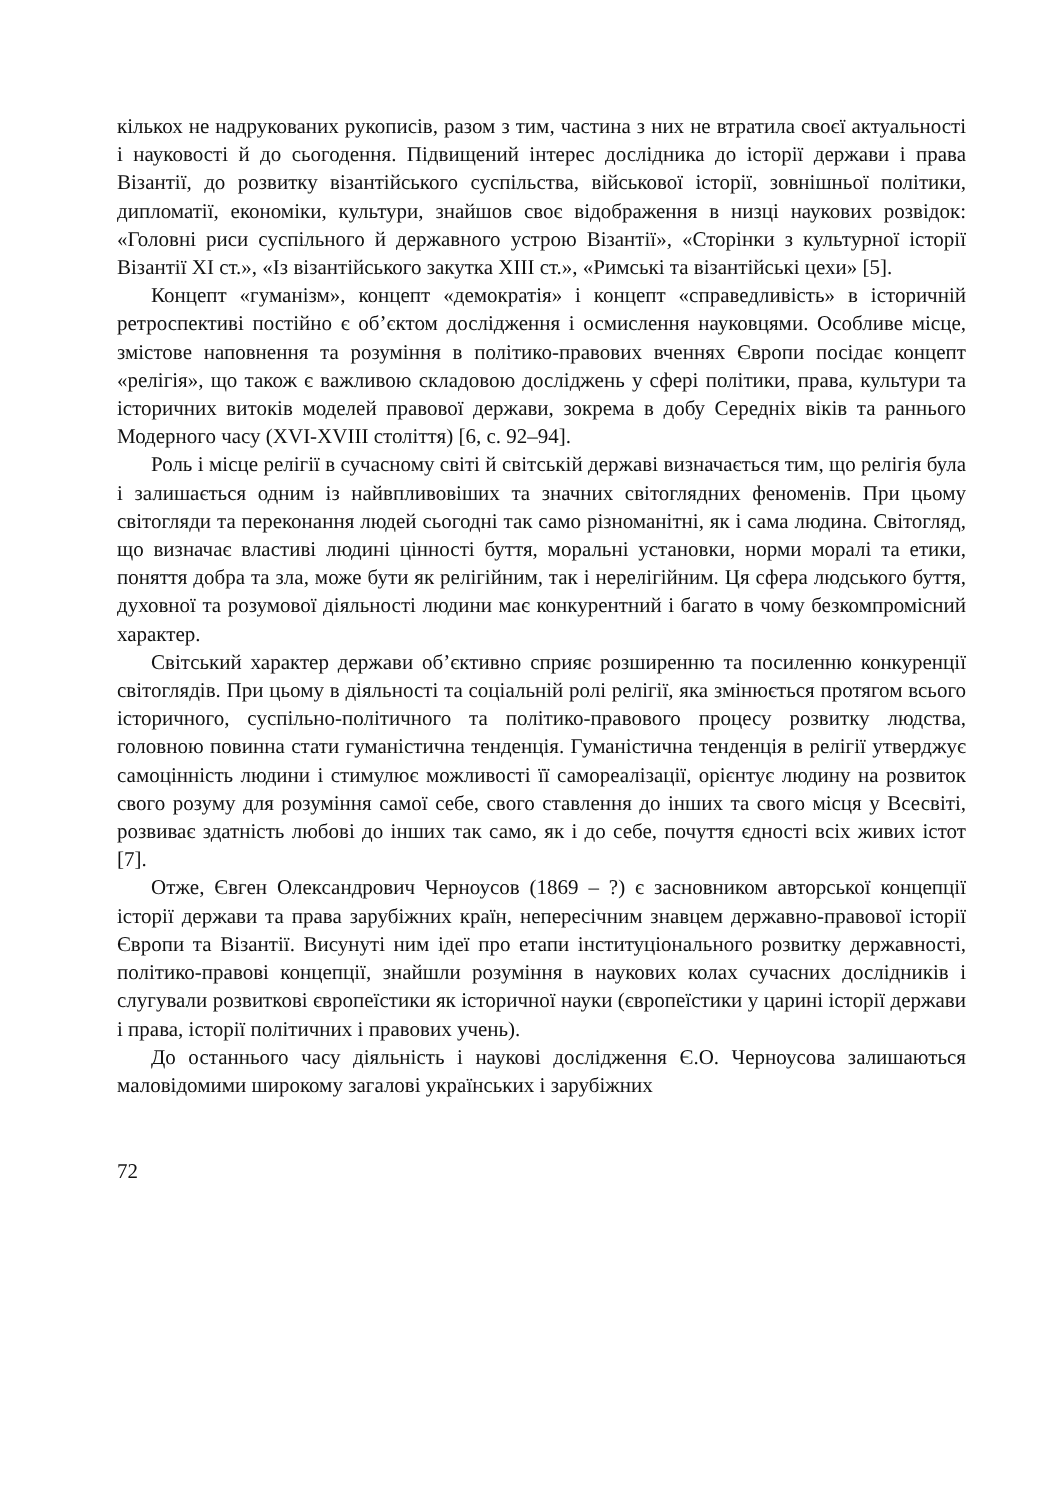кількох не надрукованих рукописів, разом з тим, частина з них не втратила своєї актуальності і науковості й до сьогодення. Підвищений інтерес дослідника до історії держави і права Візантії, до розвитку візантійського суспільства, військової історії, зовнішньої політики, дипломатії, економіки, культури, знайшов своє відображення в низці наукових розвідок: «Головні риси суспільного й державного устрою Візантії», «Сторінки з культурної історії Візантії XI ст.», «Із візантійського закутка XIII ст.», «Римські та візантійські цехи» [5].
Концепт «гуманізм», концепт «демократія» і концепт «справедливість» в історичній ретроспективі постійно є об’єктом дослідження і осмислення науковцями. Особливе місце, змістове наповнення та розуміння в політико-правових вченнях Європи посідає концепт «релігія», що також є важливою складовою досліджень у сфері політики, права, культури та історичних витоків моделей правової держави, зокрема в добу Середніх віків та раннього Модерного часу (XVI-XVIII століття) [6, с. 92–94].
Роль і місце релігії в сучасному світі й світській державі визначається тим, що релігія була і залишається одним із найвпливовіших та значних світоглядних феноменів. При цьому світогляди та переконання людей сьогодні так само різноманітні, як і сама людина. Світогляд, що визначає властиві людині цінності буття, моральні установки, норми моралі та етики, поняття добра та зла, може бути як релігійним, так і нерелігійним. Ця сфера людського буття, духовної та розумової діяльності людини має конкурентний і багато в чому безкомпромісний характер.
Світський характер держави об’єктивно сприяє розширенню та посиленню конкуренції світоглядів. При цьому в діяльності та соціальній ролі релігії, яка змінюється протягом всього історичного, суспільно-політичного та політико-правового процесу розвитку людства, головною повинна стати гуманістична тенденція. Гуманістична тенденція в релігії утверджує самоцінність людини і стимулює можливості її самореалізації, орієнтує людину на розвиток свого розуму для розуміння самої себе, свого ставлення до інших та свого місця у Всесвіті, розвиває здатність любові до інших так само, як і до себе, почуття єдності всіх живих істот [7].
Отже, Євген Олександрович Черноусов (1869 – ?) є засновником авторської концепції історії держави та права зарубіжних країн, неперeсічним знавцем державно-правової історії Європи та Візантії. Висунуті ним ідеї про етапи інституціонального розвитку державності, політико-правові концепції, знайшли розуміння в наукових колах сучасних дослідників і слугували розвиткові європеїстики як історичної науки (європеїстики у царині історії держави і права, історії політичних і правових учень).
До останнього часу діяльність і наукові дослідження Є.О. Черноусова залишаються маловідомими широкому загалові українських і зарубіжних
72